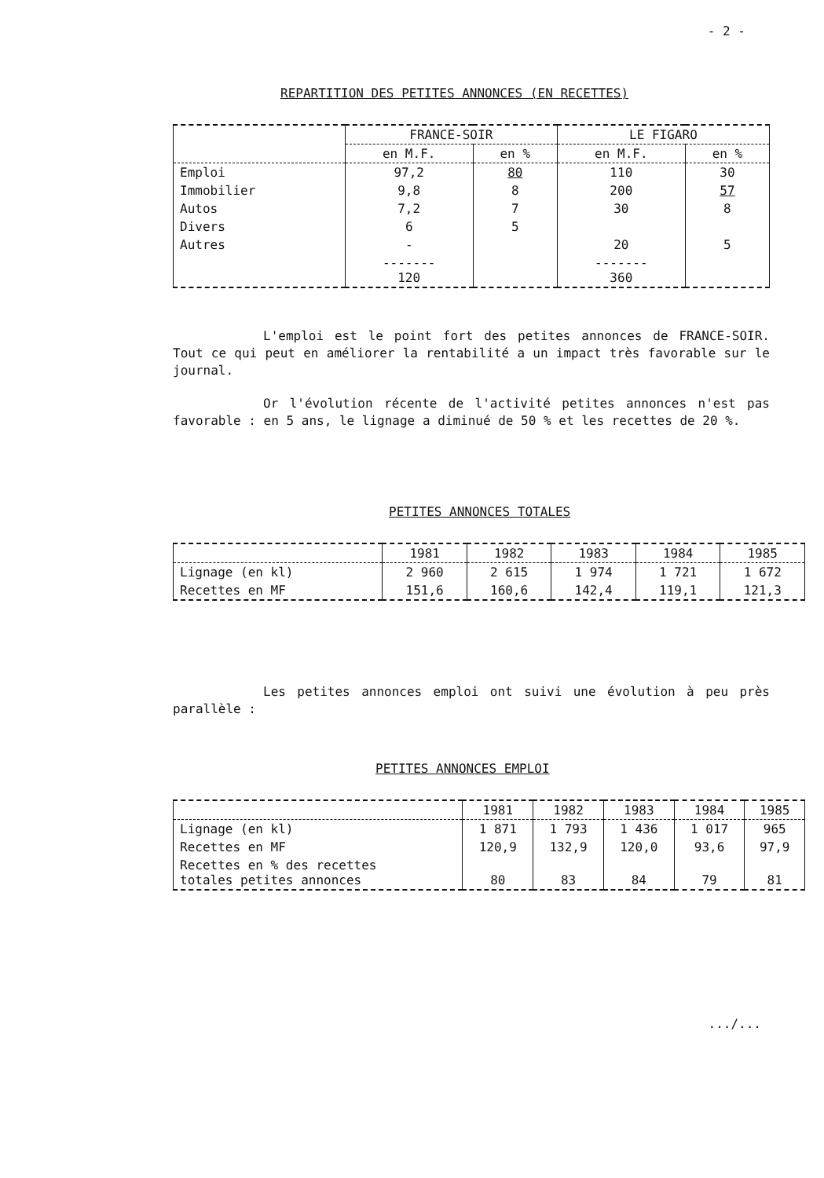- 2 -
REPARTITION DES PETITES ANNONCES (EN RECETTES)
| | FRANCE-SOIR | | LE FIGARO | |
| --- | --- | --- | --- | --- |
| | en M.F. | en % | en M.F. | en % |
| Emploi | 97,2 | 80 | 110 | 30 |
| Immobilier | 9,8 | 8 | 200 | 57 |
| Autos | 7,2 | 7 | 30 | 8 |
| Divers | 6 | 5 | | |
| Autres | - | | 20 | 5 |
| | ------- 120 | | ------- 360 | |
L'emploi est le point fort des petites annonces de FRANCE-SOIR. Tout ce qui peut en améliorer la rentabilité a un impact très favorable sur le journal.
Or l'évolution récente de l'activité petites annonces n'est pas favorable : en 5 ans, le lignage a diminué de 50 % et les recettes de 20 %.
PETITES ANNONCES TOTALES
| | 1981 | 1982 | 1983 | 1984 | 1985 |
| --- | --- | --- | --- | --- | --- |
| Lignage (en kl) | 2 960 | 2 615 | 1 974 | 1 721 | 1 672 |
| Recettes en MF | 151,6 | 160,6 | 142,4 | 119,1 | 121,3 |
Les petites annonces emploi ont suivi une évolution à peu près parallèle :
PETITES ANNONCES EMPLOI
| | 1981 | 1982 | 1983 | 1984 | 1985 |
| --- | --- | --- | --- | --- | --- |
| Lignage (en kl) | 1 871 | 1 793 | 1 436 | 1 017 | 965 |
| Recettes en MF | 120,9 | 132,9 | 120,0 | 93,6 | 97,9 |
| Recettes en % des recettes totales petites annonces | 80 | 83 | 84 | 79 | 81 |
.../...